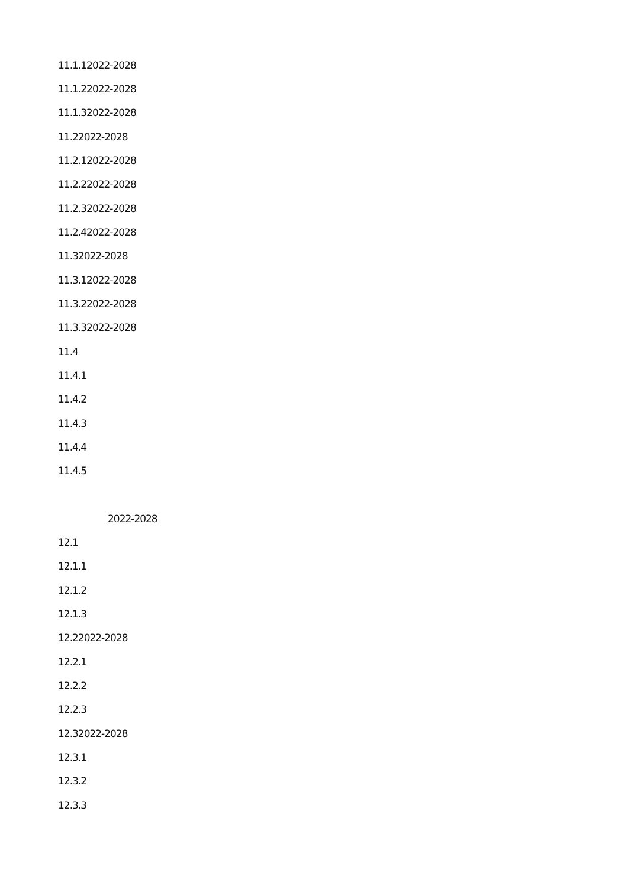11.1.12022-2028
11.1.22022-2028
11.1.32022-2028
11.22022-2028
11.2.12022-2028
11.2.22022-2028
11.2.32022-2028
11.2.42022-2028
11.32022-2028
11.3.12022-2028
11.3.22022-2028
11.3.32022-2028
11.4
11.4.1
11.4.2
11.4.3
11.4.4
11.4.5
2022-2028
12.1
12.1.1
12.1.2
12.1.3
12.22022-2028
12.2.1
12.2.2
12.2.3
12.32022-2028
12.3.1
12.3.2
12.3.3